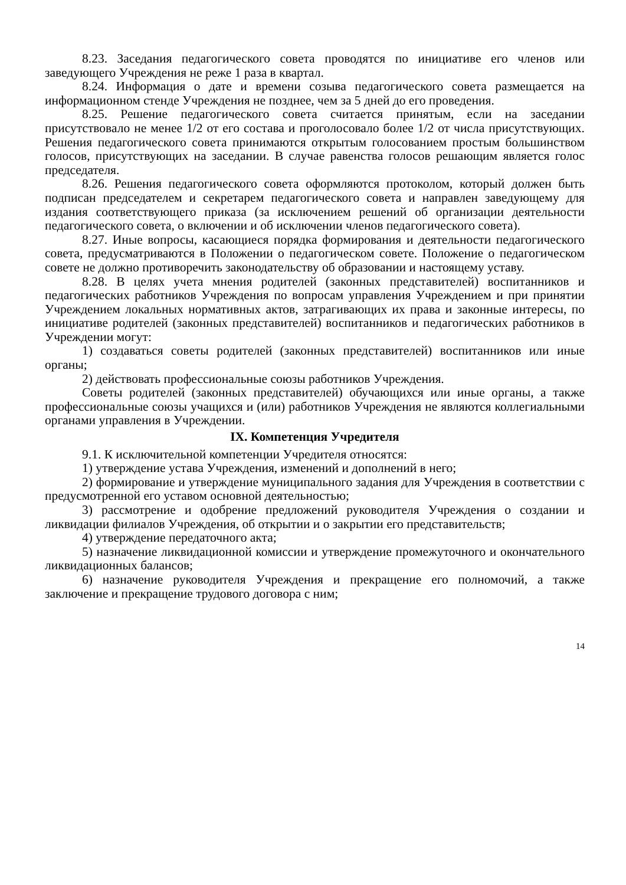8.23. Заседания педагогического совета проводятся по инициативе его членов или заведующего Учреждения не реже 1 раза в квартал.
8.24. Информация о дате и времени созыва педагогического совета размещается на информационном стенде Учреждения не позднее, чем за 5 дней до его проведения.
8.25. Решение педагогического совета считается принятым, если на заседании присутствовало не менее 1/2 от его состава и проголосовало более 1/2 от числа присутствующих. Решения педагогического совета принимаются открытым голосованием простым большинством голосов, присутствующих на заседании. В случае равенства голосов решающим является голос председателя.
8.26. Решения педагогического совета оформляются протоколом, который должен быть подписан председателем и секретарем педагогического совета и направлен заведующему для издания соответствующего приказа (за исключением решений об организации деятельности педагогического совета, о включении и об исключении членов педагогического совета).
8.27. Иные вопросы, касающиеся порядка формирования и деятельности педагогического совета, предусматриваются в Положении о педагогическом совете. Положение о педагогическом совете не должно противоречить законодательству об образовании и настоящему уставу.
8.28. В целях учета мнения родителей (законных представителей) воспитанников и педагогических работников Учреждения по вопросам управления Учреждением и при принятии Учреждением локальных нормативных актов, затрагивающих их права и законные интересы, по инициативе родителей (законных представителей) воспитанников и педагогических работников в Учреждении могут:
1) создаваться советы родителей (законных представителей) воспитанников или иные органы;
2) действовать профессиональные союзы работников Учреждения.
Советы родителей (законных представителей) обучающихся или иные органы, а также профессиональные союзы учащихся и (или) работников Учреждения не являются коллегиальными органами управления в Учреждении.
IX. Компетенция Учредителя
9.1. К исключительной компетенции Учредителя относятся:
1) утверждение устава Учреждения, изменений и дополнений в него;
2) формирование и утверждение муниципального задания для Учреждения в соответствии с предусмотренной его уставом основной деятельностью;
3) рассмотрение и одобрение предложений руководителя Учреждения о создании и ликвидации филиалов Учреждения, об открытии и о закрытии его представительств;
4) утверждение передаточного акта;
5) назначение ликвидационной комиссии и утверждение промежуточного и окончательного ликвидационных балансов;
6) назначение руководителя Учреждения и прекращение его полномочий, а также заключение и прекращение трудового договора с ним;
14